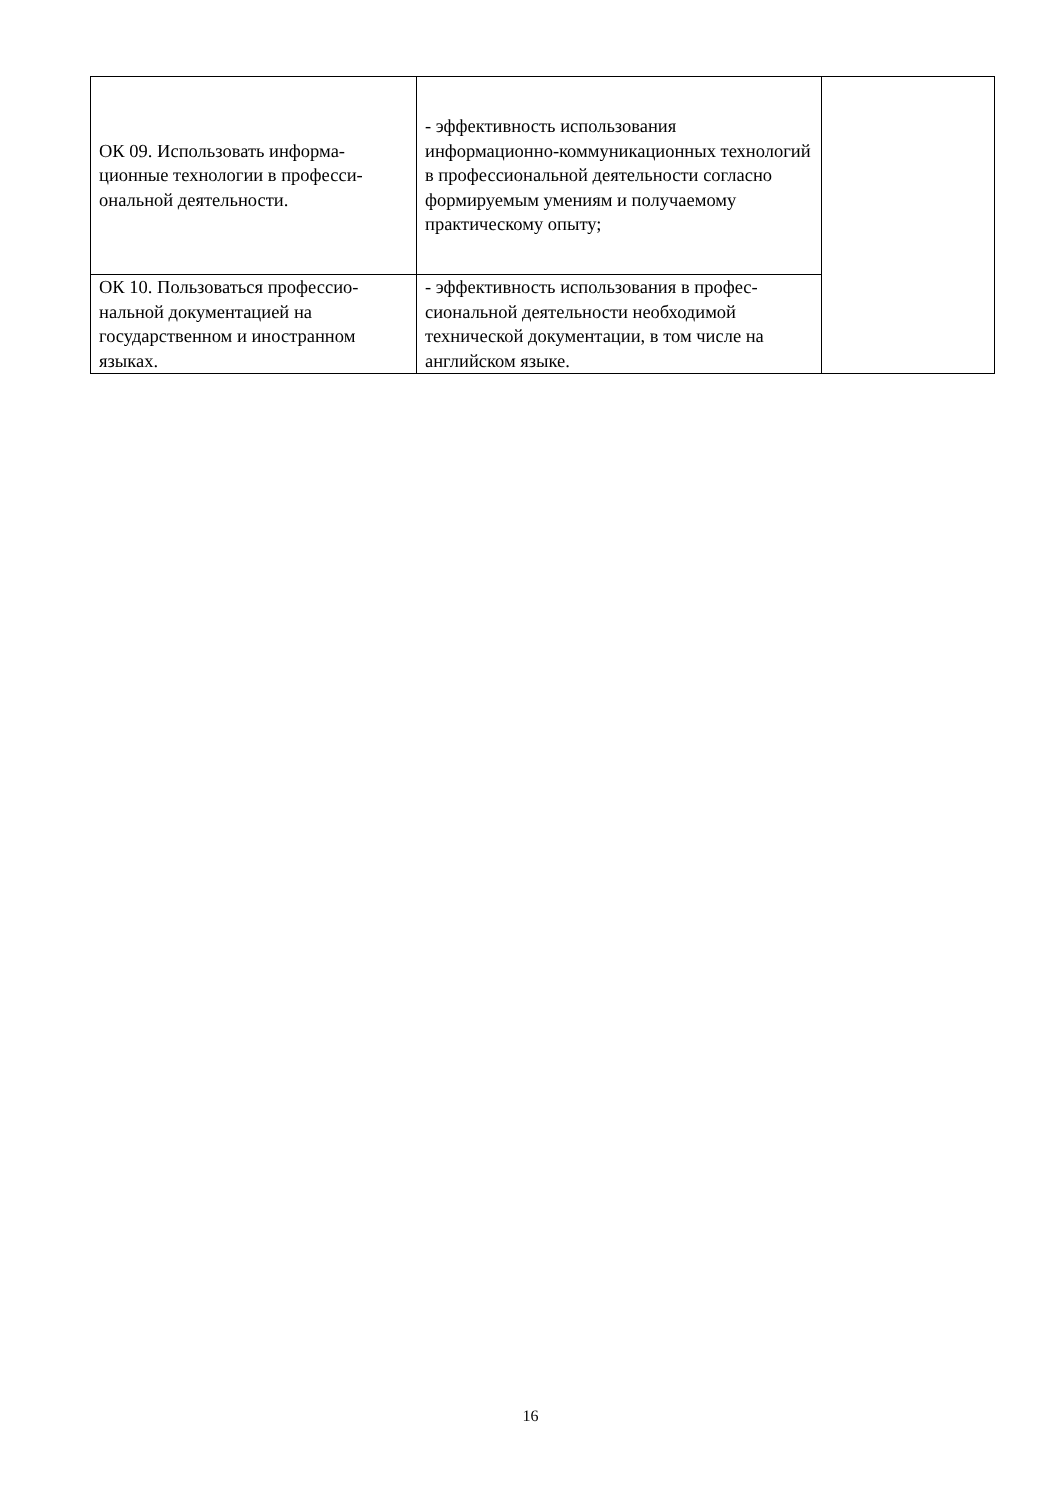| ОК 09. Использовать информа-ционные технологии в професси-ональной деятельности. | - эффективность использования информационно-коммуникационных технологий в профессиональной деятельности согласно формируемым умениям и получаемому практическому опыту; | |
| ОК 10. Пользоваться профессио-нальной документацией на государственном и иностранном языках. | - эффективность использования в профес-сиональной деятельности необходимой технической документации, в том числе на английском языке. | |
16